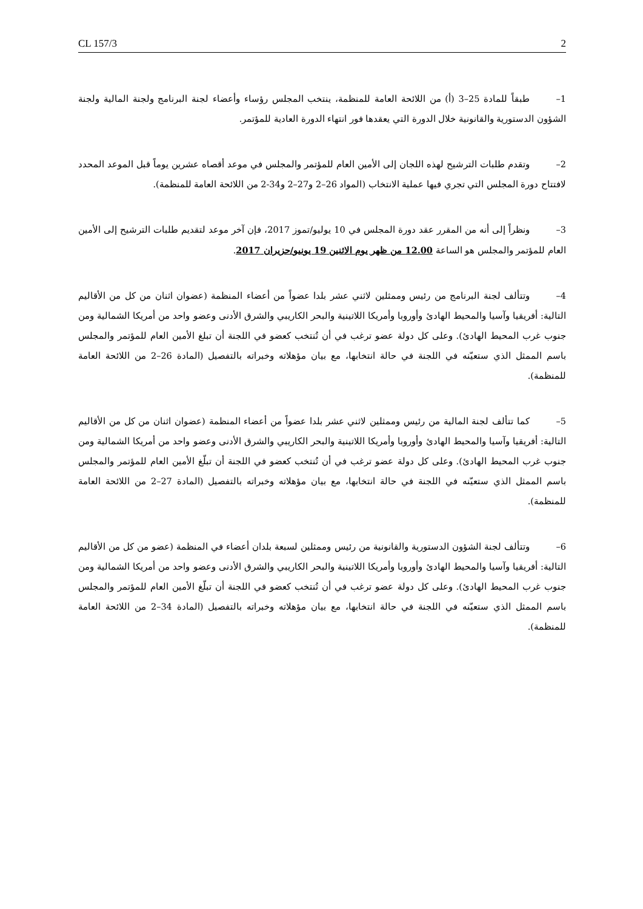CL 157/3 2
1– طبقاً للمادة 25–3 (أ) من اللائحة العامة للمنظمة، ينتخب المجلس رؤساء وأعضاء لجنة البرنامج ولجنة المالية ولجنة الشؤون الدستورية والقانونية خلال الدورة التي يعقدها فور انتهاء الدورة العادية للمؤتمر.
2– وتقدم طلبات الترشيح لهذه اللجان إلى الأمين العام للمؤتمر والمجلس في موعد أقصاه عشرين يوماً قبل الموعد المحدد لافتتاح دورة المجلس التي تجري فيها عملية الانتخاب (المواد 26–2 و27–2 و34-2 من اللائحة العامة للمنظمة).
3– ونظراً إلى أنه من المقرر عقد دورة المجلس في 10 يوليو/تموز 2017، فإن آخر موعد لتقديم طلبات الترشيح إلى الأمين العام للمؤتمر والمجلس هو الساعة 12.00 من ظهر يوم الاثنين 19 يونيو/حزيران 2017.
4– وتتألف لجنة البرنامج من رئيس وممثلين لاثني عشر بلدا عضواً من أعضاء المنظمة (عضوان اثنان من كل من الأقاليم التالية: أفريقيا وآسيا والمحيط الهادئ وأوروبا وأمريكا اللاتينية والبحر الكاريبي والشرق الأدنى وعضو واحد من أمريكا الشمالية ومن جنوب غرب المحيط الهادئ). وعلى كل دولة عضو ترغب في أن تُنتخب كعضو في اللجنة أن تبلغ الأمين العام للمؤتمر والمجلس باسم الممثل الذي ستعيّنه في اللجنة في حالة انتخابها، مع بيان مؤهلاته وخبراته بالتفصيل (المادة 26–2 من اللائحة العامة للمنظمة).
5– كما تتألف لجنة المالية من رئيس وممثلين لاثني عشر بلدا عضواً من أعضاء المنظمة (عضوان اثنان من كل من الأقاليم التالية: أفريقيا وآسيا والمحيط الهادئ وأوروبا وأمريكا اللاتينية والبحر الكاريبي والشرق الأدنى وعضو واحد من أمريكا الشمالية ومن جنوب غرب المحيط الهادئ). وعلى كل دولة عضو ترغب في أن تُنتخب كعضو في اللجنة أن تبلّغ الأمين العام للمؤتمر والمجلس باسم الممثل الذي ستعيّنه في اللجنة في حالة انتخابها، مع بيان مؤهلاته وخبراته بالتفصيل (المادة 27–2 من اللائحة العامة للمنظمة).
6– وتتألف لجنة الشؤون الدستورية والقانونية من رئيس وممثلين لسبعة بلدان أعضاء في المنظمة (عضو من كل من الأقاليم التالية: أفريقيا وآسيا والمحيط الهادئ وأوروبا وأمريكا اللاتينية والبحر الكاريبي والشرق الأدنى وعضو واحد من أمريكا الشمالية ومن جنوب غرب المحيط الهادئ). وعلى كل دولة عضو ترغب في أن تُنتخب كعضو في اللجنة أن تبلّغ الأمين العام للمؤتمر والمجلس باسم الممثل الذي ستعيّنه في اللجنة في حالة انتخابها، مع بيان مؤهلاته وخبراته بالتفصيل (المادة 34–2 من اللائحة العامة للمنظمة).